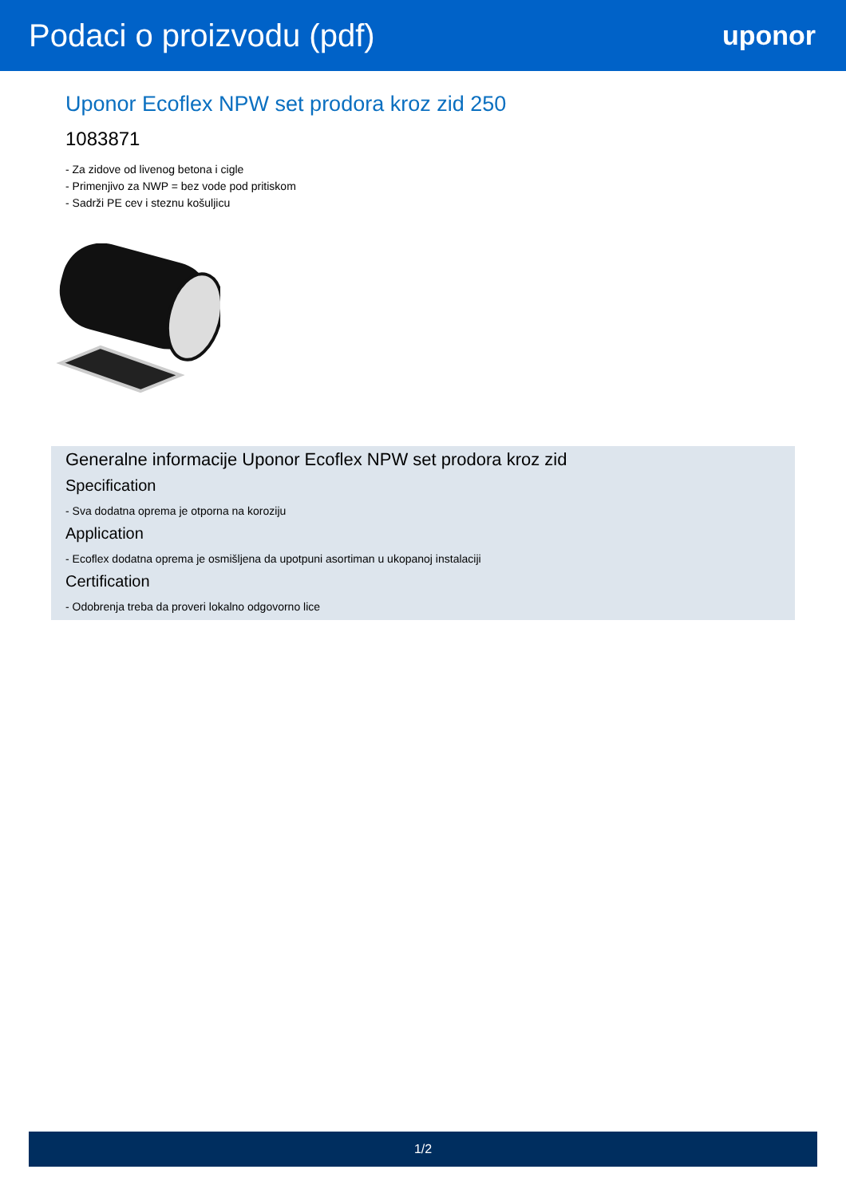Podaci o proizvodu (pdf)
uponor
Uponor Ecoflex NPW set prodora kroz zid 250
1083871
- Za zidove od livenog betona i cigle
- Primenjivo za NWP = bez vode pod pritiskom
- Sadrži PE cev i steznu košuljicu
Generalne informacije Uponor Ecoflex NPW set prodora kroz zid
Specification
- Sva dodatna oprema je otporna na koroziju
Application
- Ecoflex dodatna oprema je osmišljena da upotpuni asortiman u ukopanoj instalaciji
Certification
- Odobrenja treba da proveri lokalno odgovorno lice
1/2